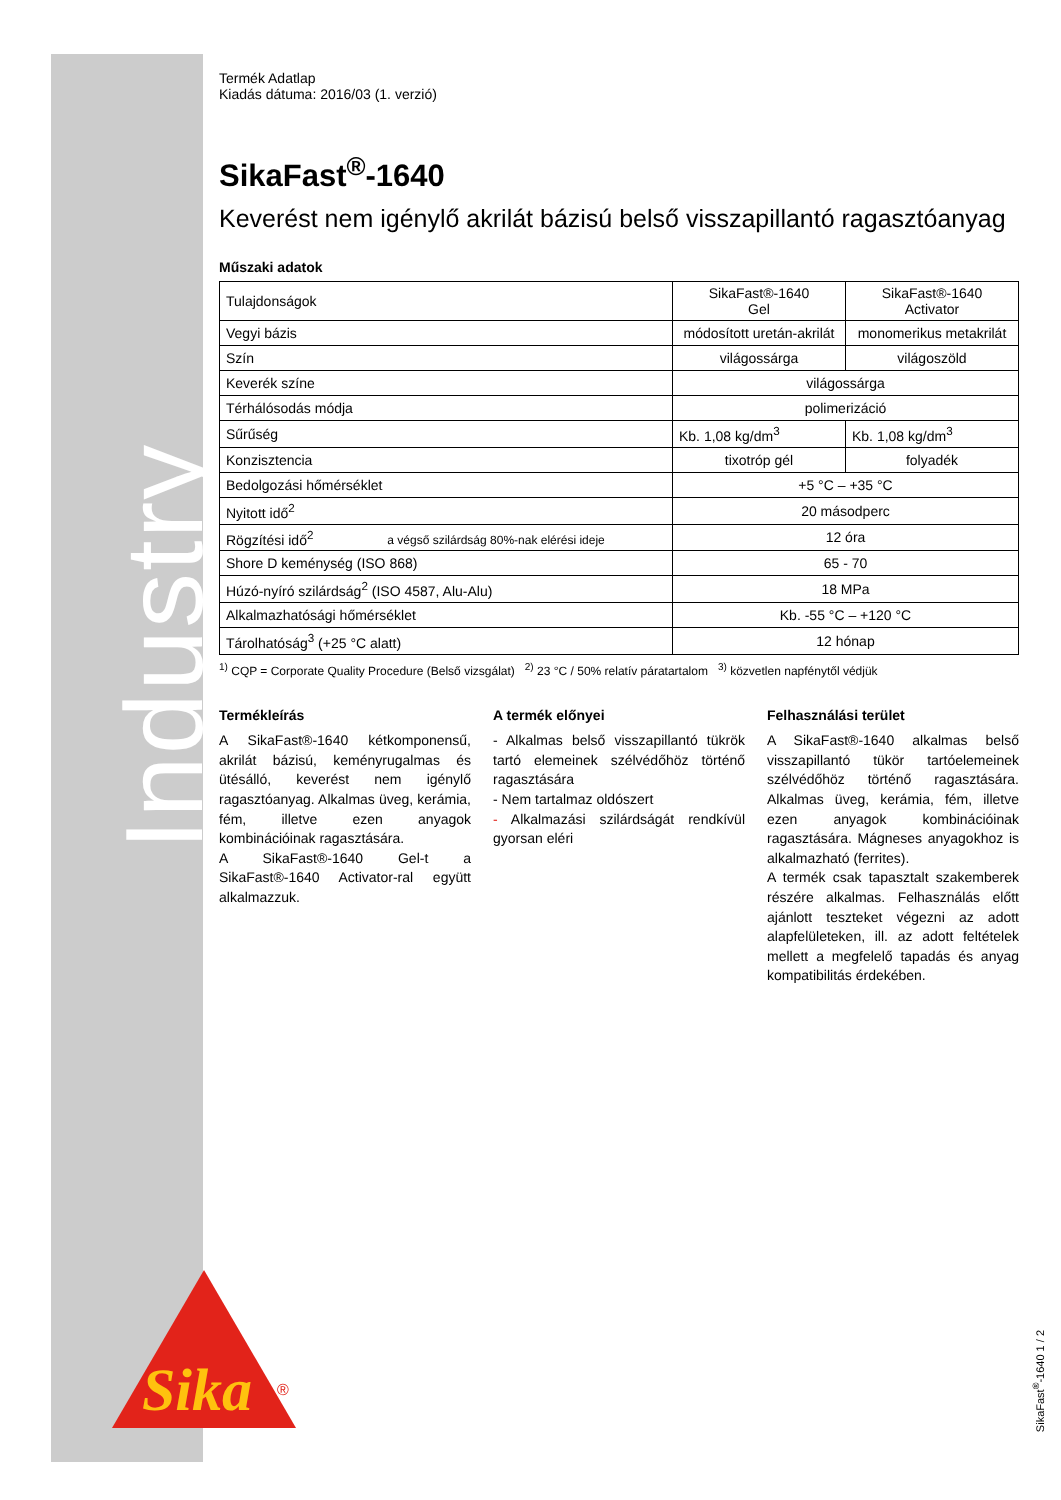Industry
Sika
®
Termék Adatlap
Kiadás dátuma: 2016/03 (1. verzió)
SikaFast<sup>®</sup>-1640
Keverést nem igénylő akrilát bázisú belső visszapillantó ragasztóanyag
Műszaki adatok
| Tulajdonságok | SikaFast®-1640 Gel | SikaFast®-1640 Activator |
| Vegyi bázis | módosított uretán-akrilát | monomerikus metakrilát |
| Szín | világossárga | világoszöld |
| Keverék színe | világossárga | |
| Térhálósodás módja | polimerizáció | |
| Sűrűség | Kb. 1,08 kg/dm<sup>3</sup> | Kb. 1,08 kg/dm<sup>3</sup> |
| Konzisztencia | tixotróp gél | folyadék |
| Bedolgozási hőmérséklet | +5 °C – +35 °C | |
| Nyitott idő<sup>2</sup> | 20 másodperc | |
| Rögzítési idő<sup>2</sup> a végső szilárdság 80%-nak elérési ideje | 12 óra | |
| Shore D keménység (ISO 868) | 65 - 70 | |
| Húzó-nyíró szilárdság<sup>2</sup> (ISO 4587, Alu-Alu) | 18 MPa | |
| Alkalmazhatósági hőmérséklet | Kb. -55 °C – +120 °C | |
| Tárolhatóság<sup>3</sup> (+25 °C alatt) | 12 hónap | |
<sup>1)</sup> CQP = Corporate Quality Procedure (Belső vizsgálat) <sup>2)</sup> 23 °C / 50% relatív páratartalom <sup>3)</sup> közvetlen napfénytől védjük
Termékleírás
A SikaFast®-1640 kétkomponensű, akrilát bázisú, keményrugalmas és ütésálló, keverést nem igénylő ragasztóanyag. Alkalmas üveg, kerámia, fém, illetve ezen anyagok kombinációinak ragasztására.
A SikaFast®-1640 Gel-t a SikaFast®-1640 Activator-ral együtt alkalmazzuk.
A termék előnyei
- Alkalmas belső visszapillantó tükrök tartó elemeinek szélvédőhöz történő ragasztására
- Nem tartalmaz oldószert
- Alkalmazási szilárdságát rendkívül gyorsan eléri
Felhasználási terület
A SikaFast®-1640 alkalmas belső visszapillantó tükör tartóelemeinek szélvédőhöz történő ragasztására. Alkalmas üveg, kerámia, fém, illetve ezen anyagok kombinációinak ragasztására. Mágneses anyagokhoz is alkalmazható (ferrites).
A termék csak tapasztalt szakemberek részére alkalmas. Felhasználás előtt ajánlott teszteket végezni az adott alapfelületeken, ill. az adott feltételek mellett a megfelelő tapadás és anyag kompatibilitás érdekében.
SikaFast<sup>®</sup>-1640 1 / 2